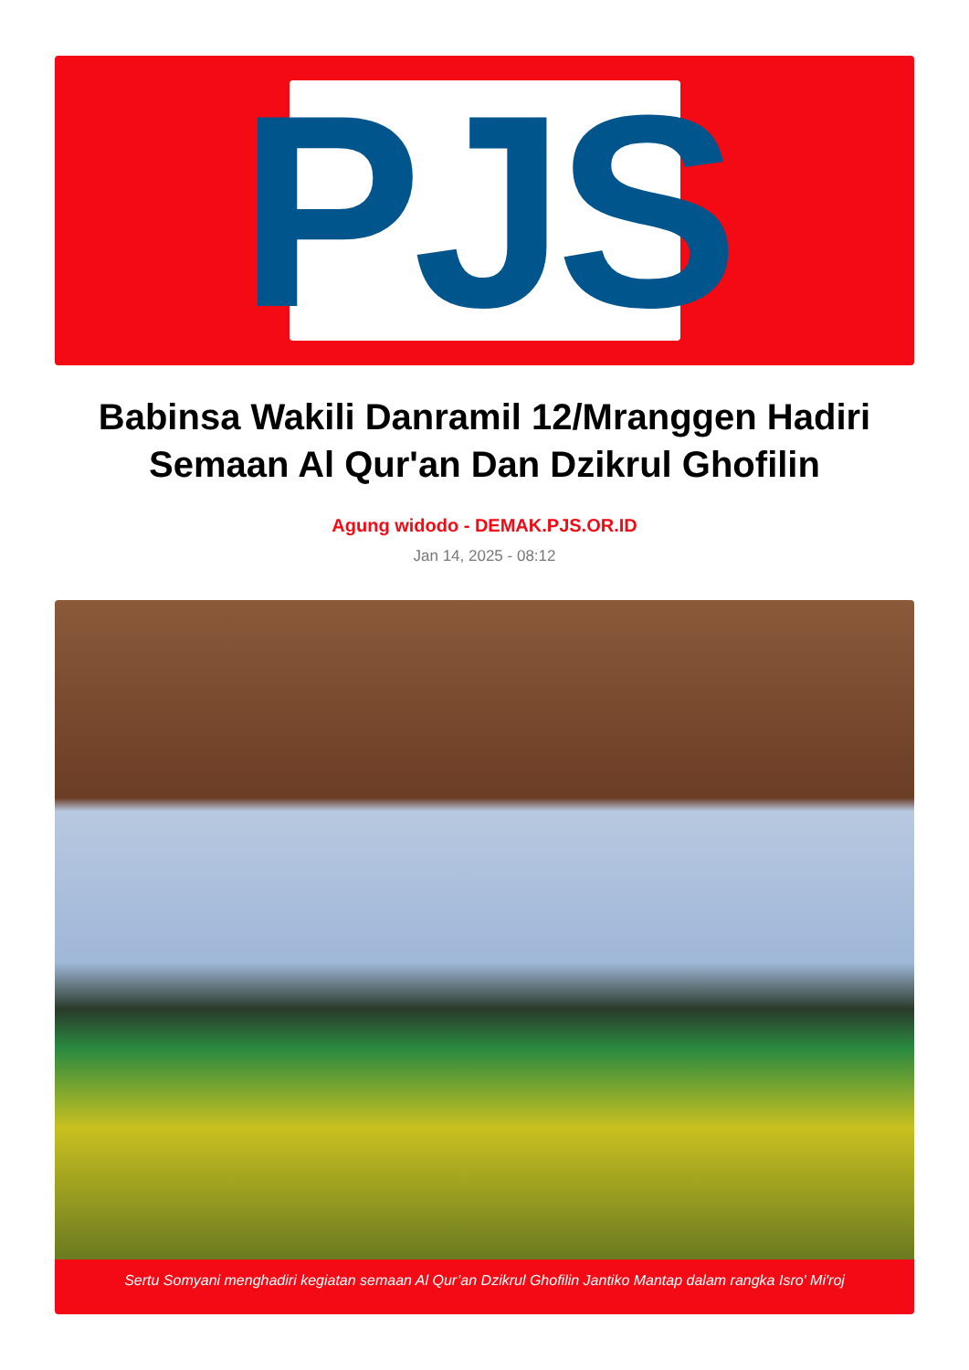PJS
Babinsa Wakili Danramil 12/Mranggen Hadiri Semaan Al Qur'an Dan Dzikrul Ghofilin
Agung widodo - DEMAK.PJS.OR.ID
Jan 14, 2025 - 08:12
Sertu Somyani menghadiri kegiatan semaan Al Qur’an Dzikrul Ghofilin Jantiko Mantap dalam rangka Isro' Mi'roj